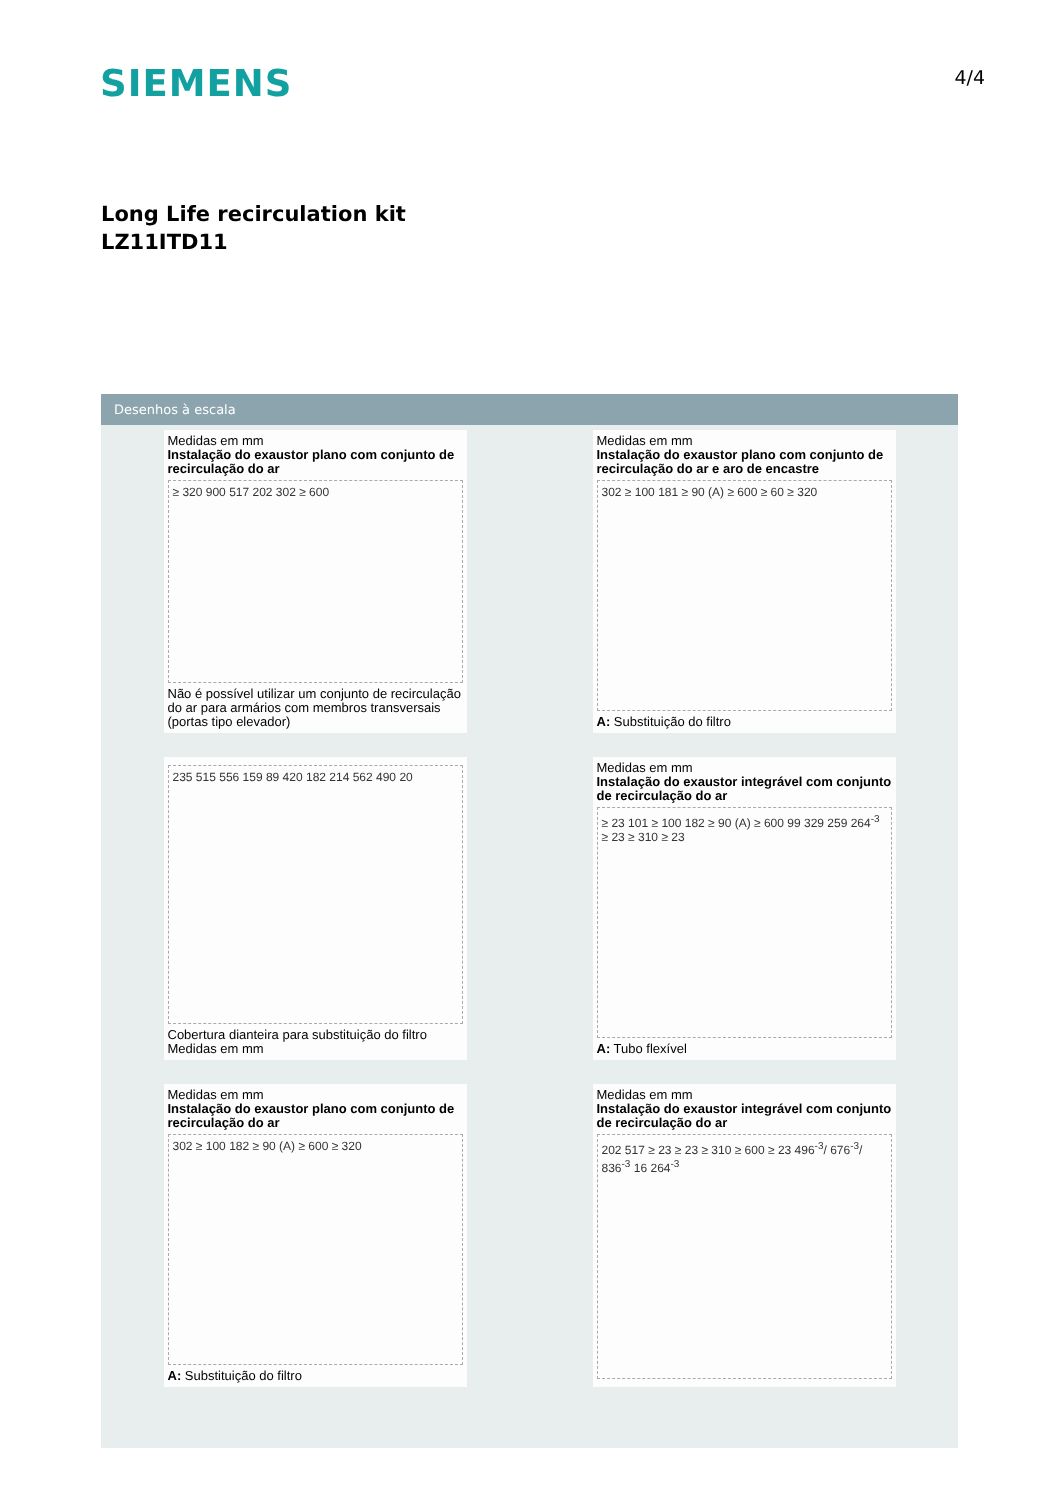SIEMENS 4/4
Long Life recirculation kit
LZ11ITD11
Desenhos à escala
Medidas em mm
Instalação do exaustor plano com conjunto de recirculação do ar
≥ 320 900 517 202 302 ≥ 600
Não é possível utilizar um conjunto de recirculação do ar para armários com membros transversais (portas tipo elevador)
Medidas em mm
Instalação do exaustor plano com conjunto de recirculação do ar e aro de encastre
302 ≥ 100 181 ≥ 90 (A) ≥ 600 ≥ 60 ≥ 320
A: Substituição do filtro
235 515 556 159 89 420 182 214 562 490 20
Cobertura dianteira para substituição do filtro
Medidas em mm
Medidas em mm
Instalação do exaustor integrável com conjunto de recirculação do ar
≥ 23 101 ≥ 100 182 ≥ 90 (A) ≥ 600 99 329 259 264<sup>-3</sup> ≥ 23 ≥ 310 ≥ 23
A: Tubo flexível
Medidas em mm
Instalação do exaustor plano com conjunto de recirculação do ar
302 ≥ 100 182 ≥ 90 (A) ≥ 600 ≥ 320
A: Substituição do filtro
Medidas em mm
Instalação do exaustor integrável com conjunto de recirculação do ar
202 517 ≥ 23 ≥ 23 ≥ 310 ≥ 600 ≥ 23 496<sup>-3</sup>/ 676<sup>-3</sup>/ 836<sup>-3</sup> 16 264<sup>-3</sup>